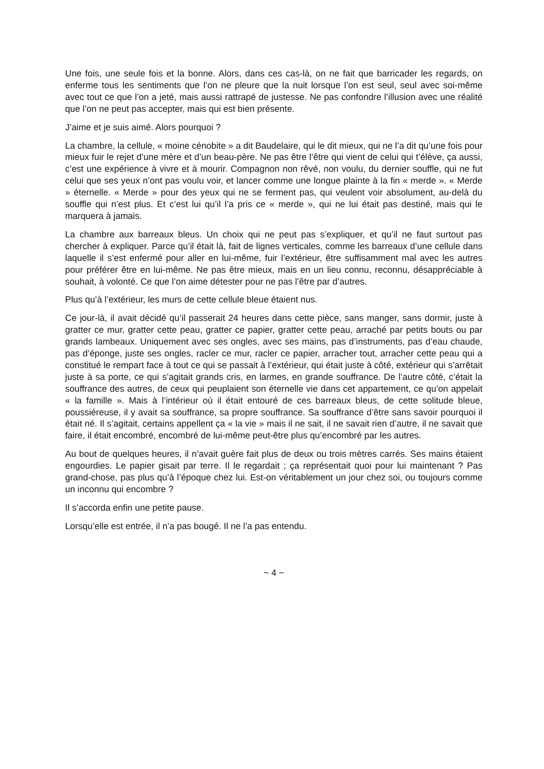Une fois, une seule fois et la bonne. Alors, dans ces cas-là, on ne fait que barricader les regards, on enferme tous les sentiments que l’on ne pleure que la nuit lorsque l’on est seul, seul avec soi-même avec tout ce que l’on a jeté, mais aussi rattrapé de justesse. Ne pas confondre l’illusion avec une réalité que l’on ne peut pas accepter, mais qui est bien présente.
J’aime et je suis aimé. Alors pourquoi ?
La chambre, la cellule, « moine cénobite » a dit Baudelaire, qui le dit mieux, qui ne l’a dit qu’une fois pour mieux fuir le rejet d’une mère et d’un beau-père. Ne pas être l’être qui vient de celui qui t’élève, ça aussi, c’est une expérience à vivre et à mourir. Compagnon non rêvé, non voulu, du dernier souffle, qui ne fut celui que ses yeux n’ont pas voulu voir, et lancer comme une longue plainte à la fin « merde ». « Merde » éternelle. « Merde » pour des yeux qui ne se ferment pas, qui veulent voir absolument, au-delà du souffle qui n’est plus. Et c’est lui qu’il l’a pris ce « merde », qui ne lui était pas destiné, mais qui le marquera à jamais.
La chambre aux barreaux bleus. Un choix qui ne peut pas s’expliquer, et qu’il ne faut surtout pas chercher à expliquer. Parce qu’il était là, fait de lignes verticales, comme les barreaux d’une cellule dans laquelle il s’est enfermé pour aller en lui-même, fuir l’extérieur, être suffisamment mal avec les autres pour préférer être en lui-même. Ne pas être mieux, mais en un lieu connu, reconnu, désappréciable à souhait, à volonté. Ce que l’on aime détester pour ne pas l’être par d’autres.
Plus qu’à l’extérieur, les murs de cette cellule bleue étaient nus.
Ce jour-là, il avait décidé qu’il passerait 24 heures dans cette pièce, sans manger, sans dormir, juste à gratter ce mur, gratter cette peau, gratter ce papier, gratter cette peau, arraché par petits bouts ou par grands lambeaux. Uniquement avec ses ongles, avec ses mains, pas d’instruments, pas d’eau chaude, pas d’éponge, juste ses ongles, racler ce mur, racler ce papier, arracher tout, arracher cette peau qui a constitué le rempart face à tout ce qui se passait à l’extérieur, qui était juste à côté, extérieur qui s’arrêtait juste à sa porte, ce qui s’agitait grands cris, en larmes, en grande souffrance. De l’autre côté, c’était la souffrance des autres, de ceux qui peuplaient son éternelle vie dans cet appartement, ce qu’on appelait « la famille ». Mais à l’intérieur où il était entouré de ces barreaux bleus, de cette solitude bleue, poussiéreuse, il y avait sa souffrance, sa propre souffrance. Sa souffrance d’être sans savoir pourquoi il était né. Il s’agitait, certains appellent ça « la vie » mais il ne sait, il ne savait rien d’autre, il ne savait que faire, il était encombré, encombré de lui-même peut-être plus qu’encombré par les autres.
Au bout de quelques heures, il n’avait guère fait plus de deux ou trois mètres carrés. Ses mains étaient engourdies. Le papier gisait par terre. Il le regardait ; ça représentait quoi pour lui maintenant ? Pas grand-chose, pas plus qu’à l’époque chez lui. Est-on véritablement un jour chez soi, ou toujours comme un inconnu qui encombre ?
Il s’accorda enfin une petite pause.
Lorsqu’elle est entrée, il n’a pas bougé. Il ne l’a pas entendu.
~ 4 ~